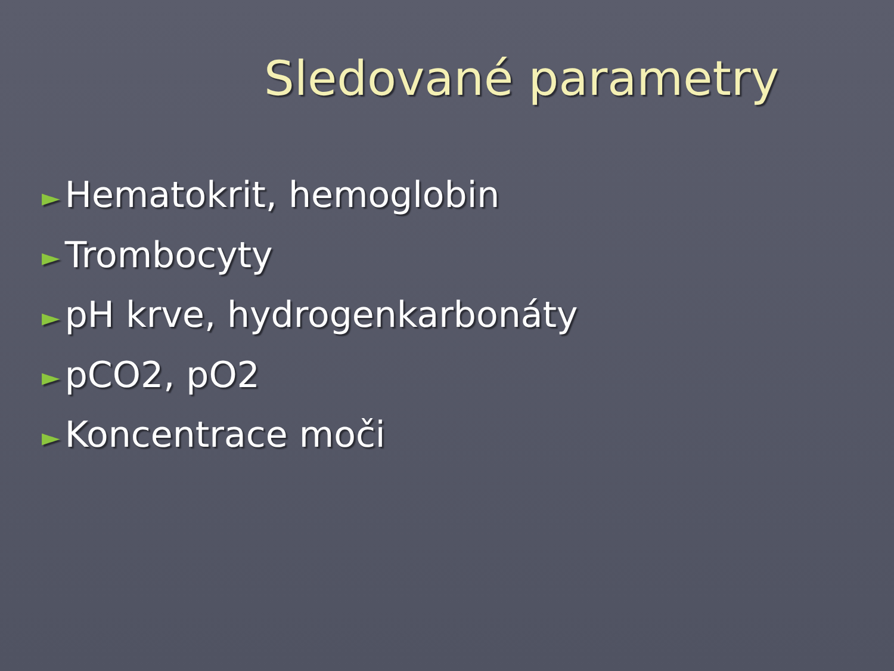Sledované parametry
► Hematokrit, hemoglobin
► Trombocyty
► pH krve, hydrogenkarbonáty
► pCO2, pO2
► Koncentrace moči